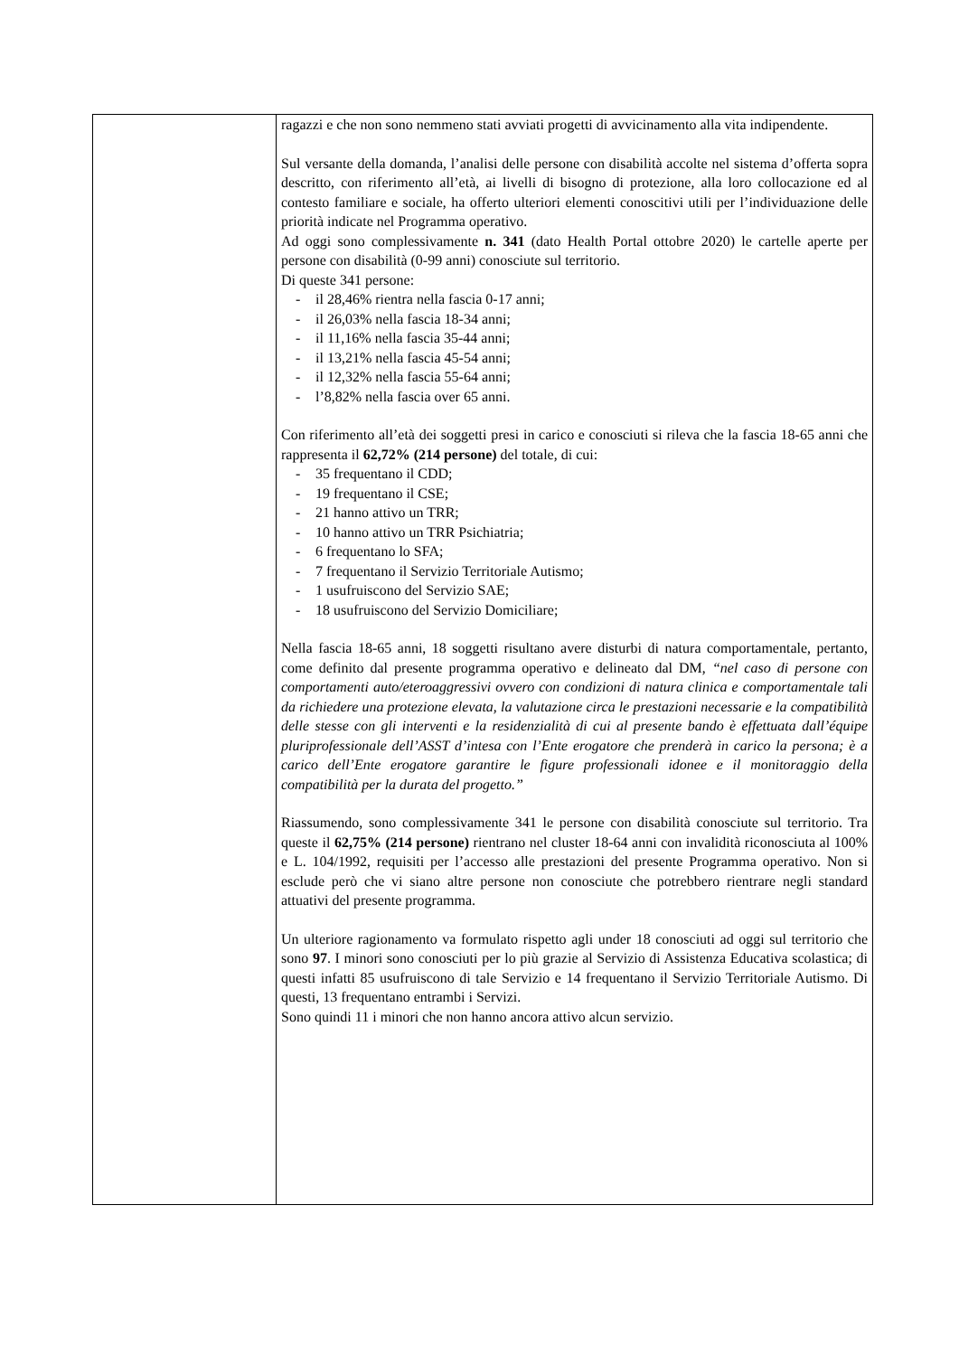| | ragazzi e che non sono nemmeno stati avviati progetti di avvicinamento alla vita indipendente. Sul versante della domanda, l’analisi delle persone con disabilità accolte nel sistema d’offerta sopra descritto, con riferimento all’età, ai livelli di bisogno di protezione, alla loro collocazione ed al contesto familiare e sociale, ha offerto ulteriori elementi conoscitivi utili per l’individuazione delle priorità indicate nel Programma operativo. Ad oggi sono complessivamente n. 341 (dato Health Portal ottobre 2020) le cartelle aperte per persone con disabilità (0-99 anni) conosciute sul territorio. Di queste 341 persone: - il 28,46% rientra nella fascia 0-17 anni; - il 26,03% nella fascia 18-34 anni; - il 11,16% nella fascia 35-44 anni; - il 13,21% nella fascia 45-54 anni; - il 12,32% nella fascia 55-64 anni; - l’8,82% nella fascia over 65 anni. Con riferimento all’età dei soggetti presi in carico e conosciuti si rileva che la fascia 18-65 anni che rappresenta il 62,72% (214 persone) del totale, di cui: - 35 frequentano il CDD; - 19 frequentano il CSE; - 21 hanno attivo un TRR; - 10 hanno attivo un TRR Psichiatria; - 6 frequentano lo SFA; - 7 frequentano il Servizio Territoriale Autismo; - 1 usufruiscono del Servizio SAE; - 18 usufruiscono del Servizio Domiciliare; Nella fascia 18-65 anni, 18 soggetti risultano avere disturbi di natura comportamentale, pertanto, come definito dal presente programma operativo e delineato dal DM, “nel caso di persone con comportamenti auto/eteroaggressivi ovvero con condizioni di natura clinica e comportamentale tali da richiedere una protezione elevata, la valutazione circa le prestazioni necessarie e la compatibilità delle stesse con gli interventi e la residenzialità di cui al presente bando è effettuata dall’équipe pluriprofessionale dell’ASST d’intesa con l’Ente erogatore che prenderà in carico la persona; è a carico dell’Ente erogatore garantire le figure professionali idonee e il monitoraggio della compatibilità per la durata del progetto.” Riassumendo, sono complessivamente 341 le persone con disabilità conosciute sul territorio. Tra queste il 62,75% (214 persone) rientrano nel cluster 18-64 anni con invalidità riconosciuta al 100% e L. 104/1992, requisiti per l’accesso alle prestazioni del presente Programma operativo. Non si esclude però che vi siano altre persone non conosciute che potrebbero rientrare negli standard attuativi del presente programma. Un ulteriore ragionamento va formulato rispetto agli under 18 conosciuti ad oggi sul territorio che sono 97 . I minori sono conosciuti per lo più grazie al Servizio di Assistenza Educativa scolastica; di questi infatti 85 usufruiscono di tale Servizio e 14 frequentano il Servizio Territoriale Autismo. Di questi, 13 frequentano entrambi i Servizi. Sono quindi 11 i minori che non hanno ancora attivo alcun servizio. |